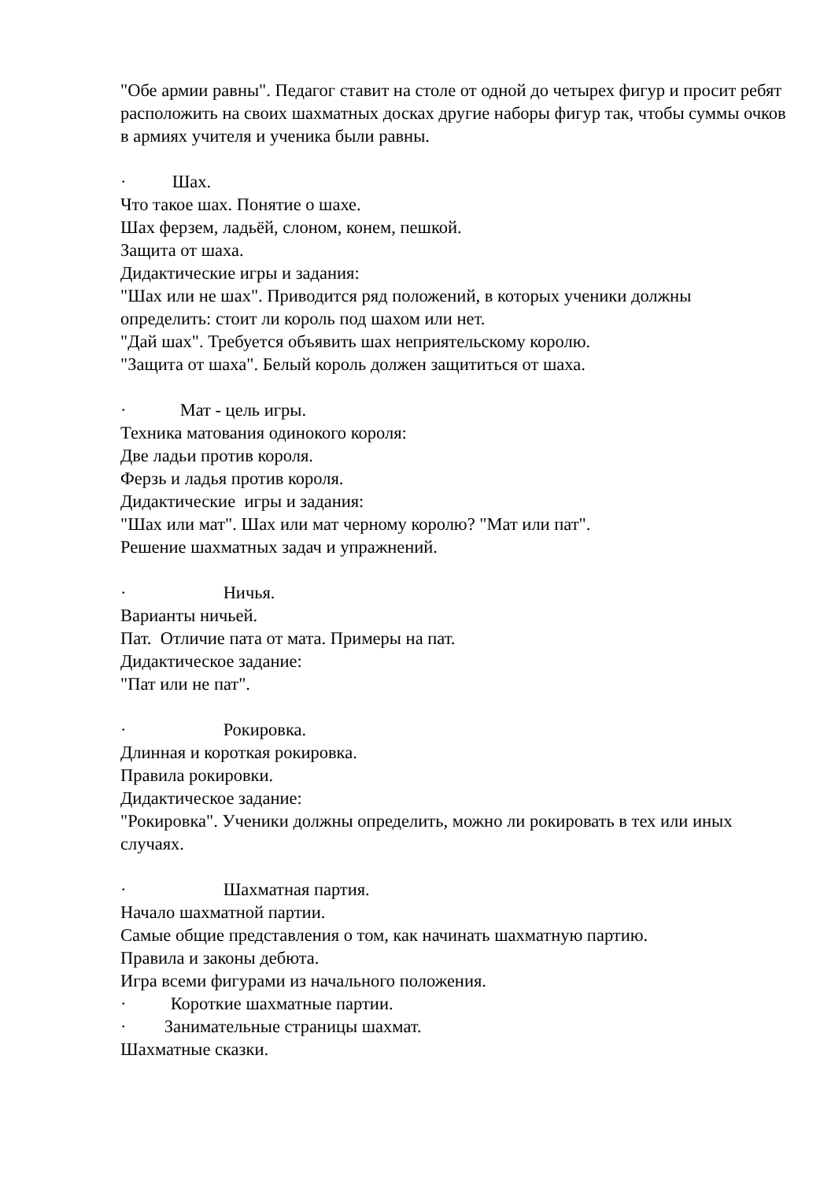"Обе армии равны". Педагог ставит на столе от одной до четырех фигур и просит ребят расположить на своих шахматных досках другие наборы фигур так, чтобы суммы очков в армиях учителя и ученика были равны.
· Шах.
Что такое шах. Понятие о шахе.
Шах ферзем, ладьёй, слоном, конем, пешкой.
Защита от шаха.
Дидактические игры и задания:
"Шах или не шах". Приводится ряд положений, в которых ученики должны определить: стоит ли король под шахом или нет.
"Дай шах". Требуется объявить шах неприятельскому королю.
"Защита от шаха". Белый король должен защититься от шаха.
· Мат - цель игры.
Техника матования одинокого короля:
Две ладьи против короля.
Ферзь и ладья против короля.
Дидактические игры и задания:
"Шах или мат". Шах или мат черному королю? "Мат или пат".
Решение шахматных задач и упражнений.
· Ничья.
Варианты ничьей.
Пат. Отличие пата от мата. Примеры на пат.
Дидактическое задание:
"Пат или не пат".
· Рокировка.
Длинная и короткая рокировка.
Правила рокировки.
Дидактическое задание:
"Рокировка". Ученики должны определить, можно ли рокировать в тех или иных случаях.
· Шахматная партия.
Начало шахматной партии.
Самые общие представления о том, как начинать шахматную партию.
Правила и законы дебюта.
Игра всеми фигурами из начального положения.
· Короткие шахматные партии.
· Занимательные страницы шахмат.
Шахматные сказки.